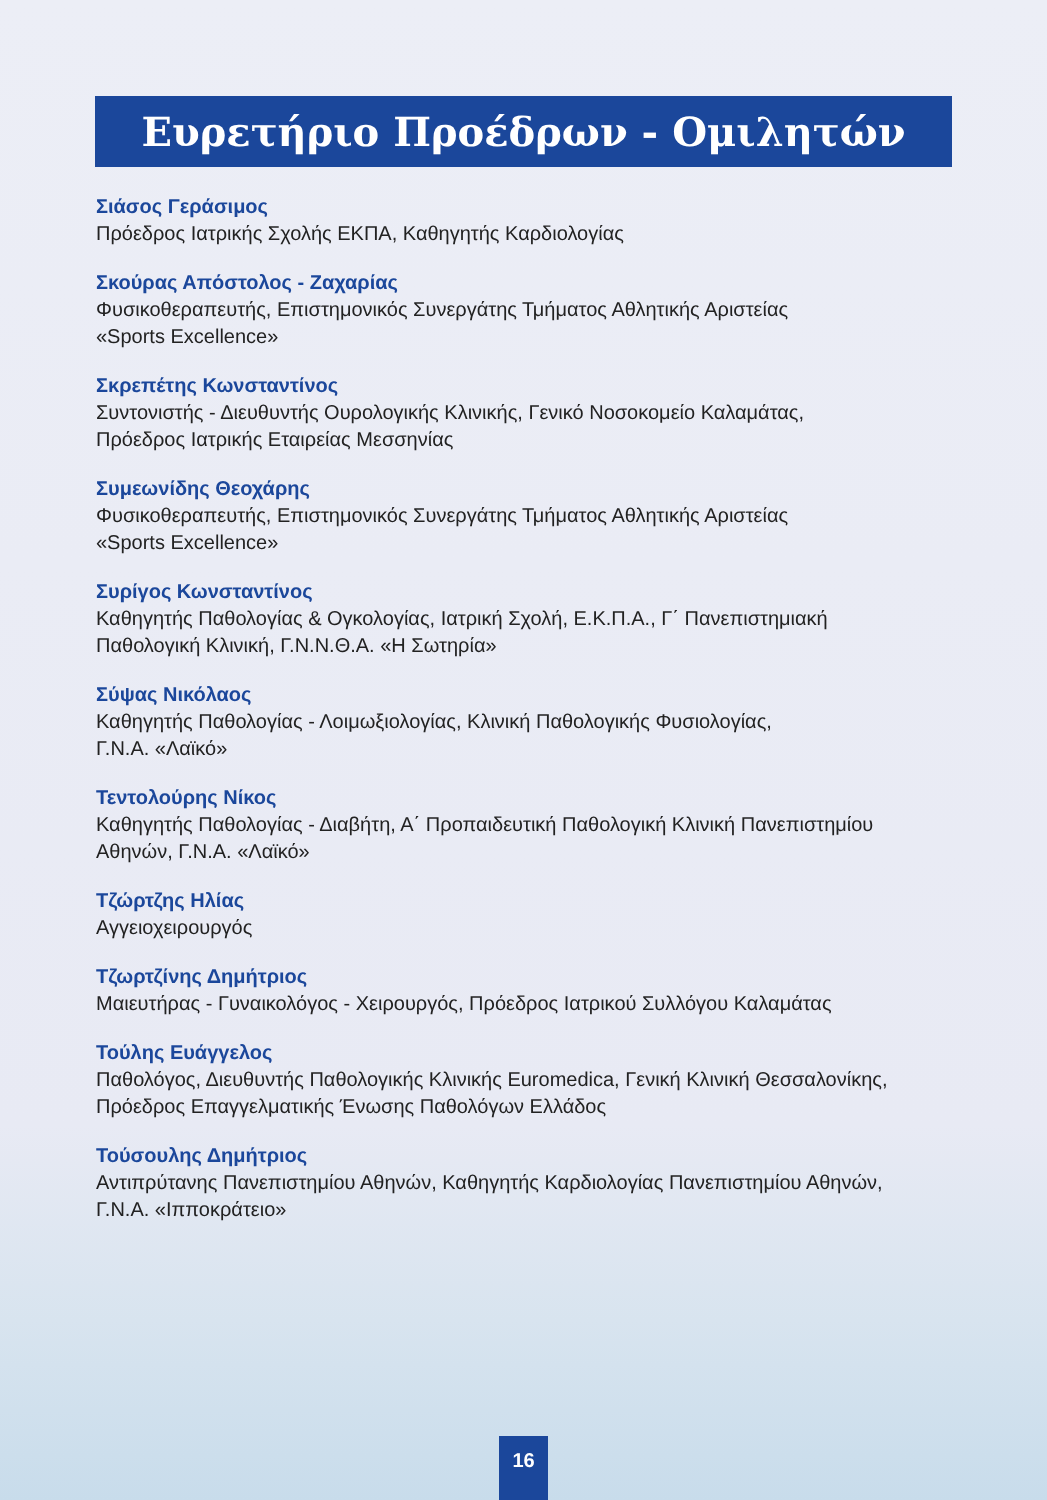Ευρετήριο Προέδρων - Ομιλητών
Σιάσος Γεράσιμος
Πρόεδρος Ιατρικής Σχολής ΕΚΠΑ, Καθηγητής Καρδιολογίας
Σκούρας Απόστολος - Ζαχαρίας
Φυσικοθεραπευτής, Επιστημονικός Συνεργάτης Τμήματος Αθλητικής Αριστείας
«Sports Excellence»
Σκρεπέτης Κωνσταντίνος
Συντονιστής - Διευθυντής Ουρολογικής Κλινικής, Γενικό Νοσοκομείο Καλαμάτας,
Πρόεδρος Ιατρικής Εταιρείας Μεσσηνίας
Συμεωνίδης Θεοχάρης
Φυσικοθεραπευτής, Επιστημονικός Συνεργάτης Τμήματος Αθλητικής Αριστείας
«Sports Excellence»
Συρίγος Κωνσταντίνος
Καθηγητής Παθολογίας & Ογκολογίας, Ιατρική Σχολή, Ε.Κ.Π.Α., Γ΄ Πανεπιστημιακή
Παθολογική Κλινική, Γ.Ν.Ν.Θ.Α. «Η Σωτηρία»
Σύψας Νικόλαος
Καθηγητής Παθολογίας - Λοιμωξιολογίας, Κλινική Παθολογικής Φυσιολογίας,
Γ.Ν.Α. «Λαϊκό»
Τεντολούρης Νίκος
Καθηγητής Παθολογίας - Διαβήτη, Α΄ Προπαιδευτική Παθολογική Κλινική Πανεπιστημίου
Αθηνών, Γ.Ν.Α. «Λαϊκό»
Τζώρτζης Ηλίας
Αγγειοχειρουργός
Τζωρτζίνης Δημήτριος
Μαιευτήρας - Γυναικολόγος - Χειρουργός, Πρόεδρος Ιατρικού Συλλόγου Καλαμάτας
Τούλης Ευάγγελος
Παθολόγος, Διευθυντής Παθολογικής Κλινικής Euromedica, Γενική Κλινική Θεσσαλονίκης,
Πρόεδρος Επαγγελματικής Ένωσης Παθολόγων Ελλάδος
Τούσουλης Δημήτριος
Αντιπρύτανης Πανεπιστημίου Αθηνών, Καθηγητής Καρδιολογίας Πανεπιστημίου Αθηνών,
Γ.Ν.Α. «Ιπποκράτειο»
16